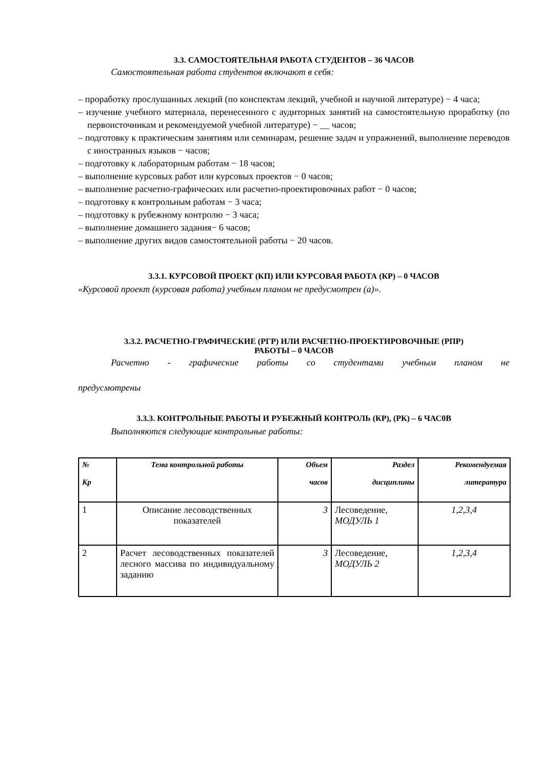3.3. САМОСТОЯТЕЛЬНАЯ РАБОТА СТУДЕНТОВ – 36 ЧАСОВ
Самостоятельная работа студентов включают в себя:
– проработку прослушанных лекций (по конспектам лекций, учебной и научной литературе) − 4 часа;
– изучение учебного материала, перенесенного с аудиторных занятий на самостоятельную проработку (по первоисточникам и рекомендуемой учебной литературе) − __ часов;
– подготовку к практическим занятиям или семинарам, решение задач и упражнений, выполнение переводов с иностранных языков − часов;
– подготовку к лабораторным работам − 18 часов;
– выполнение курсовых работ или курсовых проектов − 0 часов;
– выполнение расчетно-графических или расчетно-проектировочных работ − 0 часов;
– подготовку к контрольным работам − 3 часа;
– подготовку к рубежному контролю − 3 часа;
– выполнение домашнего задания− 6 часов;
– выполнение других видов самостоятельной работы − 20 часов.
3.3.1. КУРСОВОЙ ПРОЕКТ (КП) ИЛИ КУРСОВАЯ РАБОТА (КР) – 0 ЧАСОВ
«Курсовой проект (курсовая работа) учебным планом не предусмотрен (а)».
3.3.2. РАСЧЕТНО-ГРАФИЧЕСКИЕ (РГР) ИЛИ РАСЧЕТНО-ПРОЕКТИРОВОЧНЫЕ (РПР)
РАБОТЫ – 0 ЧАСОВ
Расчетно - графические работы со студентами учебным планом не
предусмотрены
3.3.3. КОНТРОЛЬНЫЕ РАБОТЫ И РУБЕЖНЫЙ КОНТРОЛЬ (КР), (РК) – 6 ЧАС0В
Выполняются следующие контрольные работы:
| № Кр | Тема контрольной работы | Объем часов | Раздел дисциплины | Рекомендуемая литература |
| --- | --- | --- | --- | --- |
| 1 | Описание лесоводственных показателей | 3 | Лесоведение, МОДУЛЬ 1 | 1,2,3,4 |
| 2 | Расчет лесоводственных показателей лесного массива по индивидуальному заданию | 3 | Лесоведение, МОДУЛЬ 2 | 1,2,3,4 |